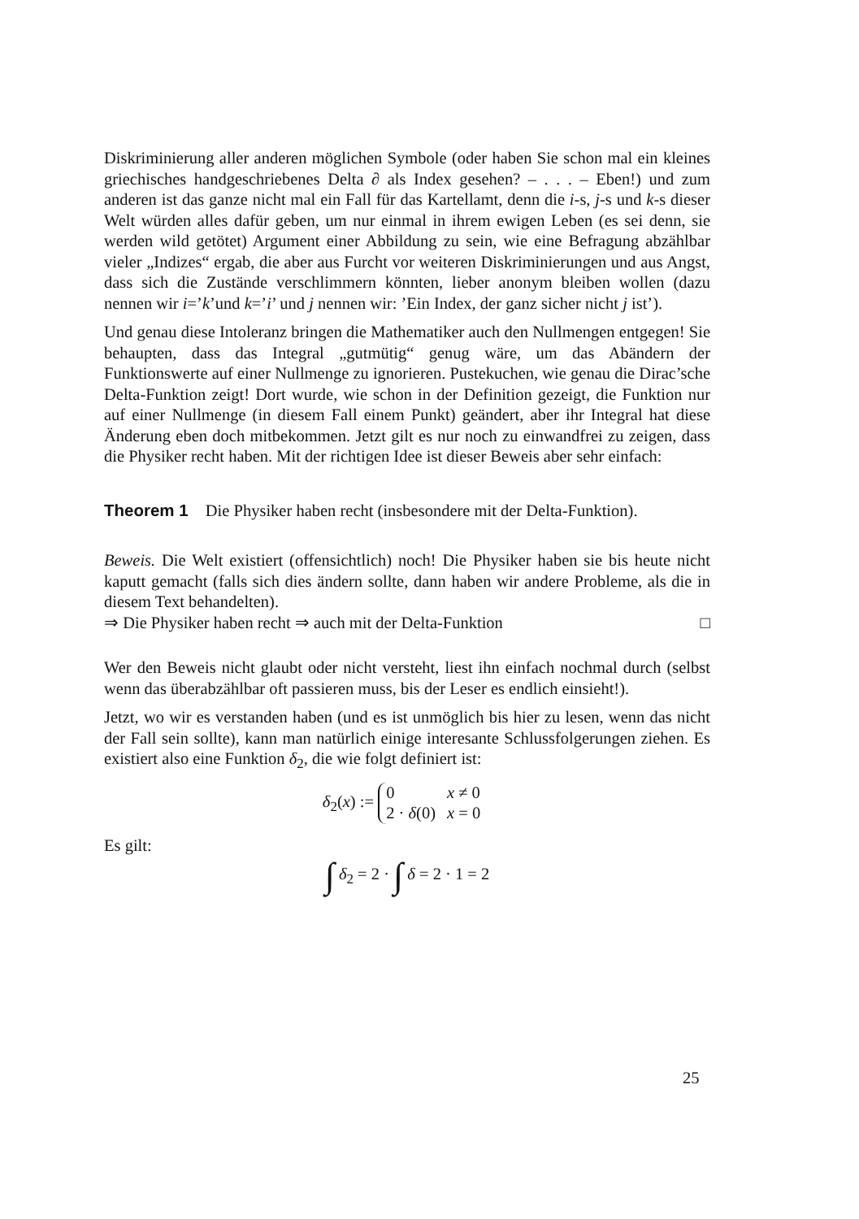Diskriminierung aller anderen möglichen Symbole (oder haben Sie schon mal ein kleines griechisches handgeschriebenes Delta ∂ als Index gesehen? – . . . – Eben!) und zum anderen ist das ganze nicht mal ein Fall für das Kartellamt, denn die i-s, j-s und k-s dieser Welt würden alles dafür geben, um nur einmal in ihrem ewigen Leben (es sei denn, sie werden wild getötet) Argument einer Abbildung zu sein, wie eine Befragung abzählbar vieler „Indizes“ ergab, die aber aus Furcht vor weiteren Diskriminierungen und aus Angst, dass sich die Zustände verschlimmern könnten, lieber anonym bleiben wollen (dazu nennen wir i=’k’und k=’i’ und j nennen wir: ’Ein Index, der ganz sicher nicht j ist’).
Und genau diese Intoleranz bringen die Mathematiker auch den Nullmengen entgegen! Sie behaupten, dass das Integral „gutmütig“ genug wäre, um das Abändern der Funktionswerte auf einer Nullmenge zu ignorieren. Pustekuchen, wie genau die Dirac’sche Delta-Funktion zeigt! Dort wurde, wie schon in der Definition gezeigt, die Funktion nur auf einer Nullmenge (in diesem Fall einem Punkt) geändert, aber ihr Integral hat diese Änderung eben doch mitbekommen. Jetzt gilt es nur noch zu einwandfrei zu zeigen, dass die Physiker recht haben. Mit der richtigen Idee ist dieser Beweis aber sehr einfach:
Theorem 1 Die Physiker haben recht (insbesondere mit der Delta-Funktion).
Beweis. Die Welt existiert (offensichtlich) noch! Die Physiker haben sie bis heute nicht kaputt gemacht (falls sich dies ändern sollte, dann haben wir andere Probleme, als die in diesem Text behandelten).
⇒ Die Physiker haben recht ⇒ auch mit der Delta-Funktion □
Wer den Beweis nicht glaubt oder nicht versteht, liest ihn einfach nochmal durch (selbst wenn das überabzählbar oft passieren muss, bis der Leser es endlich einsieht!).
Jetzt, wo wir es verstanden haben (und es ist unmöglich bis hier zu lesen, wenn das nicht der Fall sein sollte), kann man natürlich einige interesante Schlussfolgerungen ziehen. Es existiert also eine Funktion δ<sub>2</sub>, die wie folgt definiert ist:
δ<sub>2</sub>(x) :=
| 0 | x ≠ 0 |
| 2 · δ (0) | x = 0 |
Es gilt:
∫ δ<sub>2</sub> = 2 · ∫ δ = 2 · 1 = 2
25